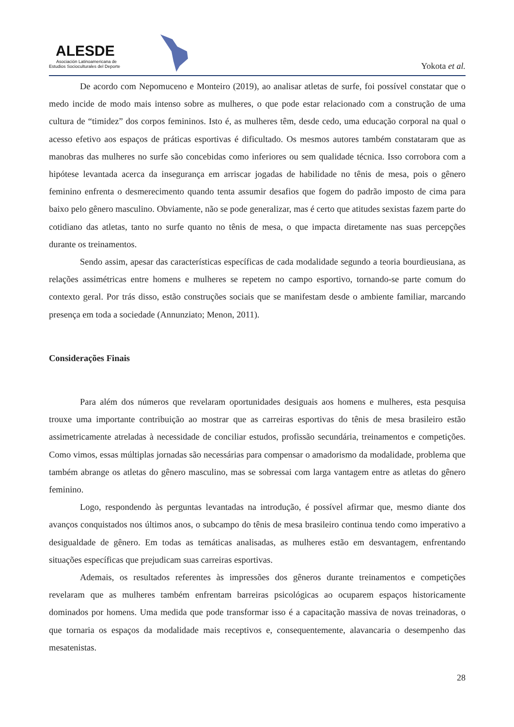ALESDE
Asociación Latinoamericana de
Estudios Socioculturales del Deporte
Yokota et al.
De acordo com Nepomuceno e Monteiro (2019), ao analisar atletas de surfe, foi possível constatar que o medo incide de modo mais intenso sobre as mulheres, o que pode estar relacionado com a construção de uma cultura de “timidez” dos corpos femininos. Isto é, as mulheres têm, desde cedo, uma educação corporal na qual o acesso efetivo aos espaços de práticas esportivas é dificultado. Os mesmos autores também constataram que as manobras das mulheres no surfe são concebidas como inferiores ou sem qualidade técnica. Isso corrobora com a hipótese levantada acerca da insegurança em arriscar jogadas de habilidade no tênis de mesa, pois o gênero feminino enfrenta o desmerecimento quando tenta assumir desafios que fogem do padrão imposto de cima para baixo pelo gênero masculino. Obviamente, não se pode generalizar, mas é certo que atitudes sexistas fazem parte do cotidiano das atletas, tanto no surfe quanto no tênis de mesa, o que impacta diretamente nas suas percepções durante os treinamentos.
Sendo assim, apesar das características específicas de cada modalidade segundo a teoria bourdieusiana, as relações assimétricas entre homens e mulheres se repetem no campo esportivo, tornando-se parte comum do contexto geral. Por trás disso, estão construções sociais que se manifestam desde o ambiente familiar, marcando presença em toda a sociedade (Annunziato; Menon, 2011).
Considerações Finais
Para além dos números que revelaram oportunidades desiguais aos homens e mulheres, esta pesquisa trouxe uma importante contribuição ao mostrar que as carreiras esportivas do tênis de mesa brasileiro estão assimetricamente atreladas à necessidade de conciliar estudos, profissão secundária, treinamentos e competições. Como vimos, essas múltiplas jornadas são necessárias para compensar o amadorismo da modalidade, problema que também abrange os atletas do gênero masculino, mas se sobressai com larga vantagem entre as atletas do gênero feminino.
Logo, respondendo às perguntas levantadas na introdução, é possível afirmar que, mesmo diante dos avanços conquistados nos últimos anos, o subcampo do tênis de mesa brasileiro continua tendo como imperativo a desigualdade de gênero. Em todas as temáticas analisadas, as mulheres estão em desvantagem, enfrentando situações específicas que prejudicam suas carreiras esportivas.
Ademais, os resultados referentes às impressões dos gêneros durante treinamentos e competições revelaram que as mulheres também enfrentam barreiras psicológicas ao ocuparem espaços historicamente dominados por homens. Uma medida que pode transformar isso é a capacitação massiva de novas treinadoras, o que tornaria os espaços da modalidade mais receptivos e, consequentemente, alavancaria o desempenho das mesatenistas.
28